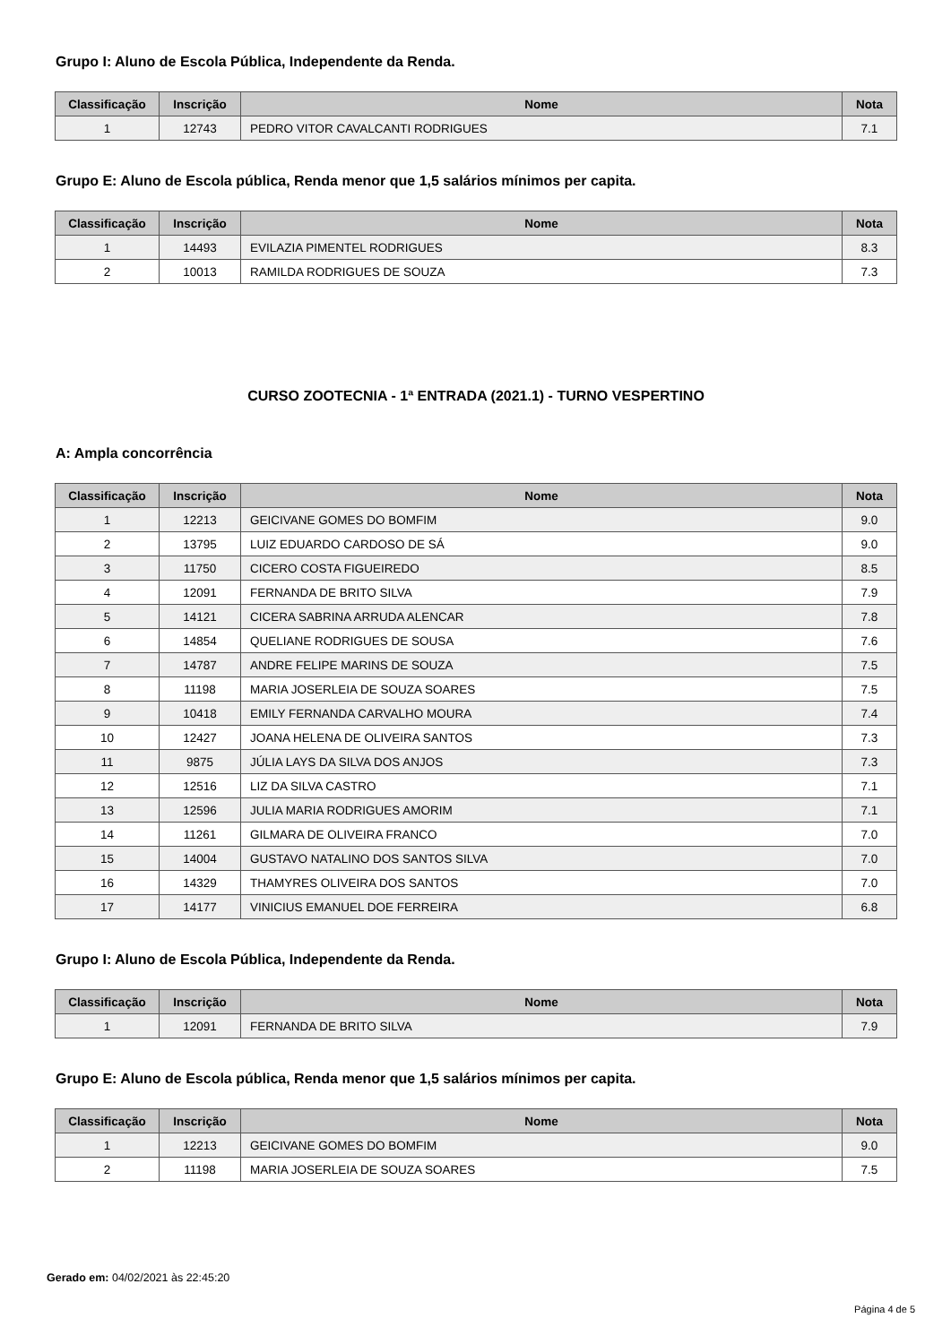Grupo I: Aluno de Escola Pública, Independente da Renda.
| Classificação | Inscrição | Nome | Nota |
| --- | --- | --- | --- |
| 1 | 12743 | PEDRO VITOR CAVALCANTI RODRIGUES | 7.1 |
Grupo E: Aluno de Escola pública, Renda menor que 1,5 salários mínimos per capita.
| Classificação | Inscrição | Nome | Nota |
| --- | --- | --- | --- |
| 1 | 14493 | EVILAZIA PIMENTEL RODRIGUES | 8.3 |
| 2 | 10013 | RAMILDA RODRIGUES DE SOUZA | 7.3 |
CURSO ZOOTECNIA - 1ª ENTRADA (2021.1) - TURNO VESPERTINO
A: Ampla concorrência
| Classificação | Inscrição | Nome | Nota |
| --- | --- | --- | --- |
| 1 | 12213 | GEICIVANE GOMES DO BOMFIM | 9.0 |
| 2 | 13795 | LUIZ EDUARDO CARDOSO DE SÁ | 9.0 |
| 3 | 11750 | CICERO COSTA FIGUEIREDO | 8.5 |
| 4 | 12091 | FERNANDA DE BRITO SILVA | 7.9 |
| 5 | 14121 | CICERA SABRINA ARRUDA ALENCAR | 7.8 |
| 6 | 14854 | QUELIANE RODRIGUES DE SOUSA | 7.6 |
| 7 | 14787 | ANDRE FELIPE MARINS DE SOUZA | 7.5 |
| 8 | 11198 | MARIA JOSERLEIA DE SOUZA SOARES | 7.5 |
| 9 | 10418 | EMILY FERNANDA CARVALHO MOURA | 7.4 |
| 10 | 12427 | JOANA HELENA DE OLIVEIRA SANTOS | 7.3 |
| 11 | 9875 | JÚLIA LAYS DA SILVA DOS ANJOS | 7.3 |
| 12 | 12516 | LIZ DA SILVA CASTRO | 7.1 |
| 13 | 12596 | JULIA MARIA RODRIGUES AMORIM | 7.1 |
| 14 | 11261 | GILMARA DE OLIVEIRA FRANCO | 7.0 |
| 15 | 14004 | GUSTAVO NATALINO DOS SANTOS SILVA | 7.0 |
| 16 | 14329 | THAMYRES OLIVEIRA DOS SANTOS | 7.0 |
| 17 | 14177 | VINICIUS EMANUEL DOE FERREIRA | 6.8 |
Grupo I: Aluno de Escola Pública, Independente da Renda.
| Classificação | Inscrição | Nome | Nota |
| --- | --- | --- | --- |
| 1 | 12091 | FERNANDA DE BRITO SILVA | 7.9 |
Grupo E: Aluno de Escola pública, Renda menor que 1,5 salários mínimos per capita.
| Classificação | Inscrição | Nome | Nota |
| --- | --- | --- | --- |
| 1 | 12213 | GEICIVANE GOMES DO BOMFIM | 9.0 |
| 2 | 11198 | MARIA JOSERLEIA DE SOUZA SOARES | 7.5 |
Gerado em: 04/02/2021 às 22:45:20
Página 4 de 5